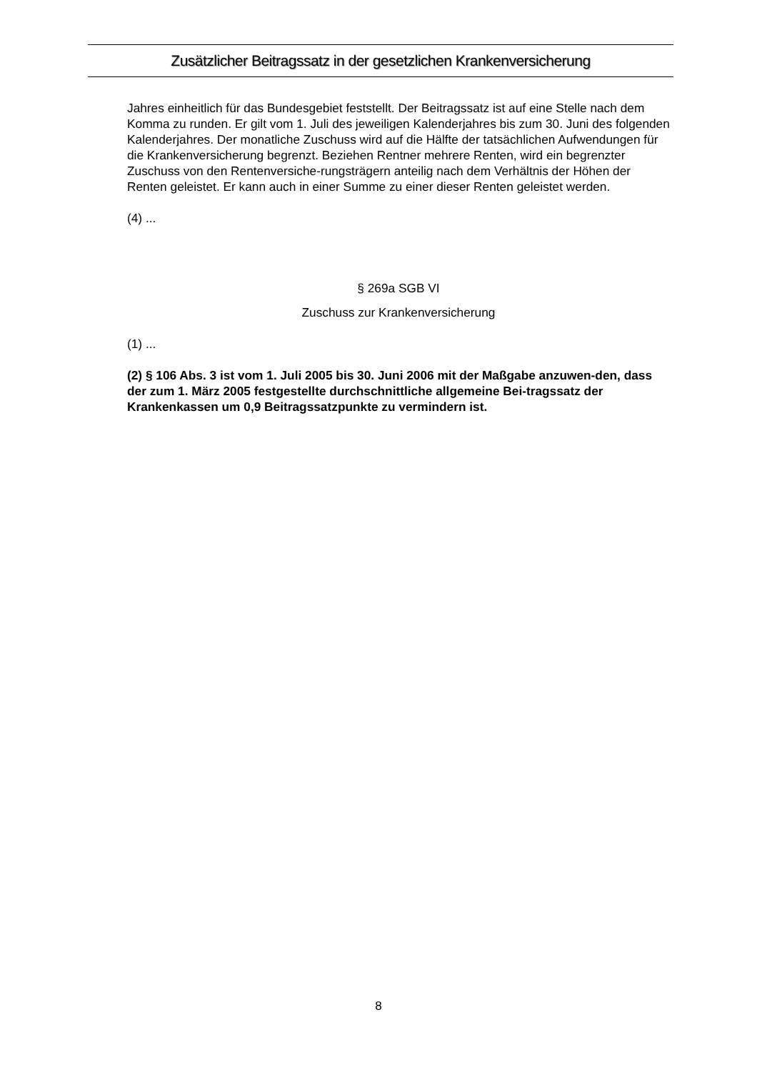Zusätzlicher Beitragssatz in der gesetzlichen Krankenversicherung
Jahres einheitlich für das Bundesgebiet feststellt. Der Beitragssatz ist auf eine Stelle nach dem Komma zu runden. Er gilt vom 1. Juli des jeweiligen Kalenderjahres bis zum 30. Juni des folgenden Kalenderjahres. Der monatliche Zuschuss wird auf die Hälfte der tatsächlichen Aufwendungen für die Krankenversicherung begrenzt. Beziehen Rentner mehrere Renten, wird ein begrenzter Zuschuss von den Rentenversiche-rungsträgern anteilig nach dem Verhältnis der Höhen der Renten geleistet. Er kann auch in einer Summe zu einer dieser Renten geleistet werden.
(4) ...
§ 269a SGB VI
Zuschuss zur Krankenversicherung
(1) ...
(2) § 106 Abs. 3 ist vom 1. Juli 2005 bis 30. Juni 2006 mit der Maßgabe anzuwen-den, dass der zum 1. März 2005 festgestellte durchschnittliche allgemeine Bei-tragssatz der Krankenkassen um 0,9 Beitragssatzpunkte zu vermindern ist.
8